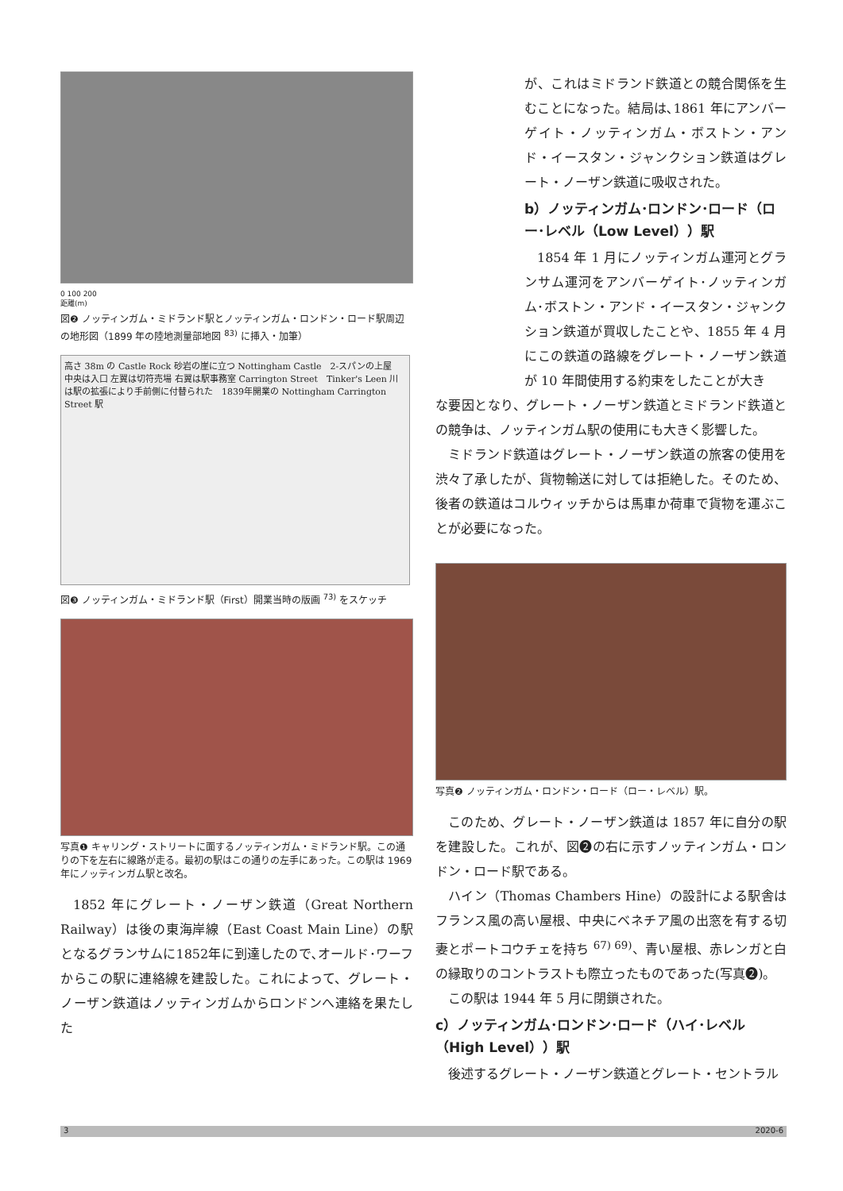0 100 200
距離(m)
図❷ ノッティンガム・ミドランド駅とノッティンガム・ロンドン・ロード駅周辺の地形図（1899 年の陸地測量部地図 <sup>83)</sup> に挿入・加筆）
高さ 38m の Castle Rock 砂岩の崖に立つ Nottingham Castle　2-スパンの上屋　中央は入口 左翼は切符売場 右翼は駅事務室 Carrington Street　Tinker's Leen 川は駅の拡張により手前側に付替られた　1839年開業の Nottingham Carrington Street 駅
図❸ ノッティンガム・ミドランド駅（First）開業当時の版画 <sup>73)</sup> をスケッチ
写真❶ キャリング・ストリートに面するノッティンガム・ミドランド駅。この通りの下を左右に線路が走る。最初の駅はこの通りの左手にあった。この駅は 1969 年にノッティンガム駅と改名。
1852 年にグレート・ノーザン鉄道（Great Northern Railway）は後の東海岸線（East Coast Main Line）の駅となるグランサムに1852年に到達したので､オールド･ワーフからこの駅に連絡線を建設した。これによって、グレート・ノーザン鉄道はノッティンガムからロンドンへ連絡を果たした
が、これはミドランド鉄道との競合関係を生むことになった。結局は､1861 年にアンバーゲイト・ノッティンガム・ボストン・アンド・イースタン・ジャンクション鉄道はグレート・ノーザン鉄道に吸収された。
b）ノッティンガム･ロンドン･ロード（ロー･レベル（Low Level））駅
1854 年 1 月にノッティンガム運河とグランサム運河をアンバーゲイト･ノッティンガム･ボストン・アンド・イースタン・ジャンクション鉄道が買収したことや、1855 年 4 月にこの鉄道の路線をグレート・ノーザン鉄道が 10 年間使用する約束をしたことが大き
な要因となり、グレート・ノーザン鉄道とミドランド鉄道との競争は、ノッティンガム駅の使用にも大きく影響した。
ミドランド鉄道はグレート・ノーザン鉄道の旅客の使用を渋々了承したが、貨物輸送に対しては拒絶した。そのため、後者の鉄道はコルウィッチからは馬車か荷車で貨物を運ぶことが必要になった。
写真❷ ノッティンガム・ロンドン・ロード（ロー・レベル）駅。
このため、グレート・ノーザン鉄道は 1857 年に自分の駅を建設した。これが、図❷の右に示すノッティンガム・ロンドン・ロード駅である。
ハイン（Thomas Chambers Hine）の設計による駅舎はフランス風の高い屋根、中央にベネチア風の出窓を有する切妻とポートコウチェを持ち <sup>67) 69)</sup>、青い屋根、赤レンガと白の縁取りのコントラストも際立ったものであった(写真❷)。
この駅は 1944 年 5 月に閉鎖された。
c）ノッティンガム･ロンドン･ロード（ハイ･レベル（High Level））駅
後述するグレート・ノーザン鉄道とグレート・セントラル
3 2020-6